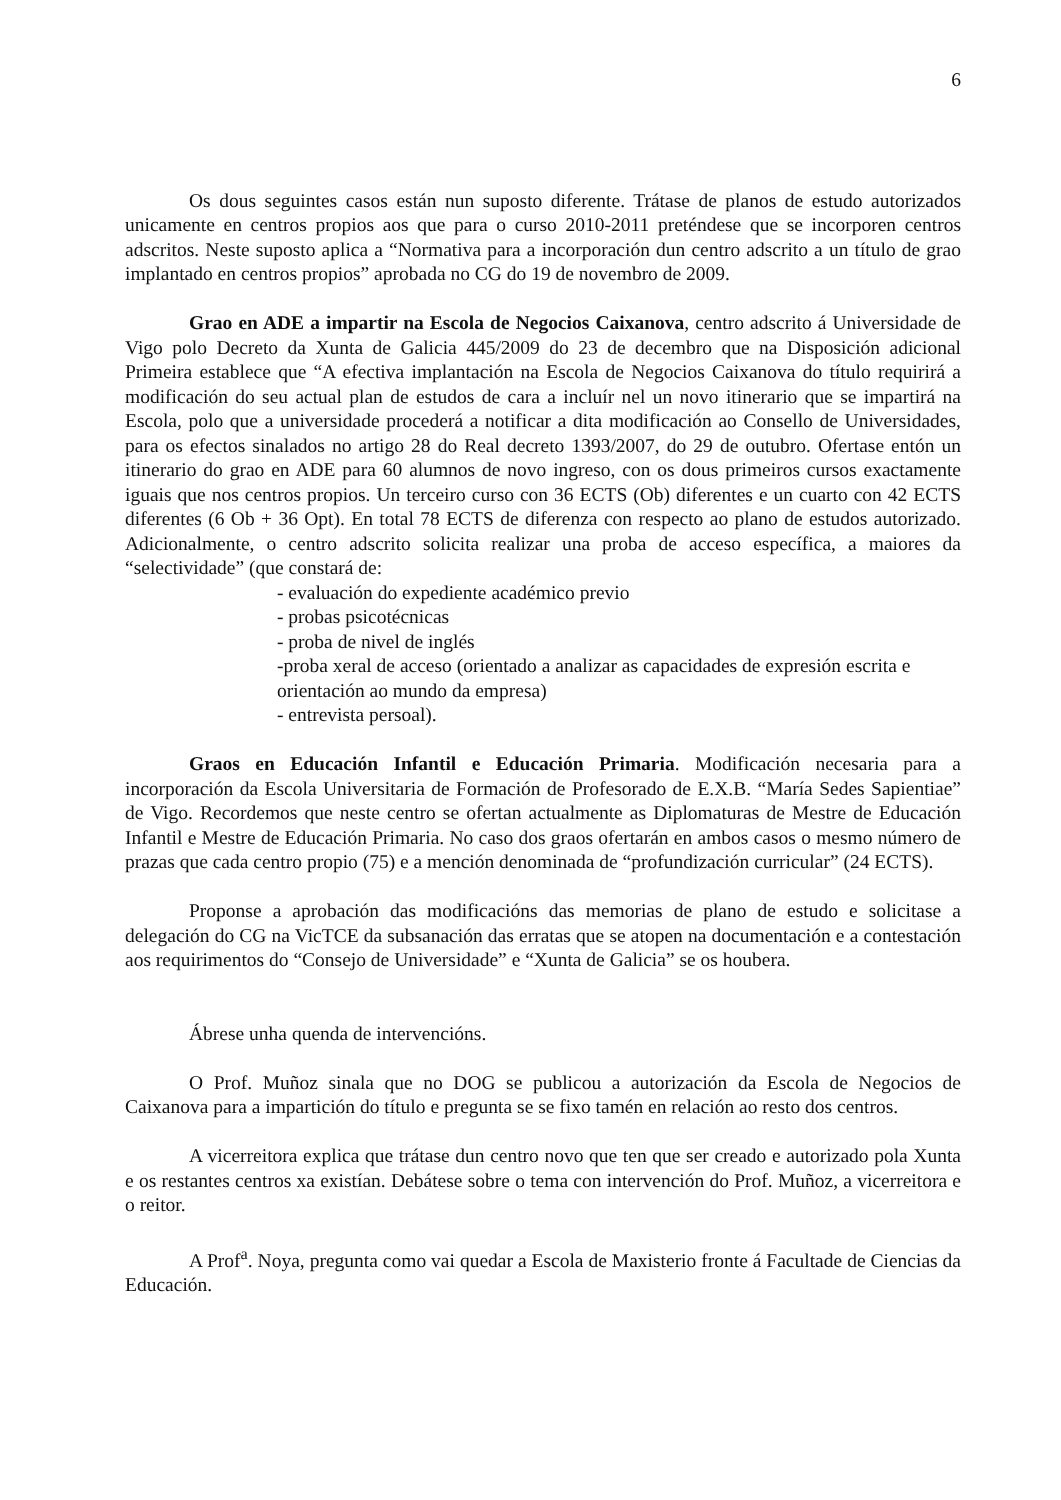6
Os dous seguintes casos están nun suposto diferente. Trátase de planos de estudo autorizados unicamente en centros propios aos que para o curso 2010-2011 preténdese que se incorporen centros adscritos. Neste suposto aplica a “Normativa para a incorporación dun centro adscrito a un título de grao implantado en centros propios” aprobada no CG do 19 de novembro de 2009.
Grao en ADE a impartir na Escola de Negocios Caixanova, centro adscrito á Universidade de Vigo polo Decreto da Xunta de Galicia 445/2009 do 23 de decembro que na Disposición adicional Primeira establece que “A efectiva implantación na Escola de Negocios Caixanova do título requirirá a modificación do seu actual plan de estudos de cara a incluír nel un novo itinerario que se impartirá na Escola, polo que a universidade procederá a notificar a dita modificación ao Consello de Universidades, para os efectos sinalados no artigo 28 do Real decreto 1393/2007, do 29 de outubro. Ofertase entón un itinerario do grao en ADE para 60 alumnos de novo ingreso, con os dous primeiros cursos exactamente iguais que nos centros propios. Un terceiro curso con 36 ECTS (Ob) diferentes e un cuarto con 42 ECTS diferentes (6 Ob + 36 Opt). En total 78 ECTS de diferenza con respecto ao plano de estudos autorizado. Adicionalmente, o centro adscrito solicita realizar una proba de acceso específica, a maiores da “selectividade” (que constará de:
- evaluación do expediente académico previo
- probas psicotécnicas
- proba de nivel de inglés
-proba xeral de acceso (orientado a analizar as capacidades de expresión escrita e orientación ao mundo da empresa)
- entrevista persoal).
Graos en Educación Infantil e Educación Primaria. Modificación necesaria para a incorporación da Escola Universitaria de Formación de Profesorado de E.X.B. “María Sedes Sapientiae” de Vigo. Recordemos que neste centro se ofertan actualmente as Diplomaturas de Mestre de Educación Infantil e Mestre de Educación Primaria. No caso dos graos ofertarán en ambos casos o mesmo número de prazas que cada centro propio (75) e a mención denominada de “profundización curricular” (24 ECTS).
Proponse a aprobación das modificacións das memorias de plano de estudo e solicitase a delegación do CG na VicTCE da subsanación das erratas que se atopen na documentación e a contestación aos requirimentos do “Consejo de Universidade” e “Xunta de Galicia” se os houbera.
Ábrese unha quenda de intervencións.
O Prof. Muñoz sinala que no DOG se publicou a autorización da Escola de Negocios de Caixanova para a impartición do título e pregunta se se fixo tamén en relación ao resto dos centros.
A vicerreitora explica que trátase dun centro novo que ten que ser creado e autorizado pola Xunta e os restantes centros xa existían. Debátese sobre o tema con intervención do Prof. Muñoz, a vicerreitora e o reitor.
A Prof<sup>a</sup>. Noya, pregunta como vai quedar a Escola de Maxisterio fronte á Facultade de Ciencias da Educación.